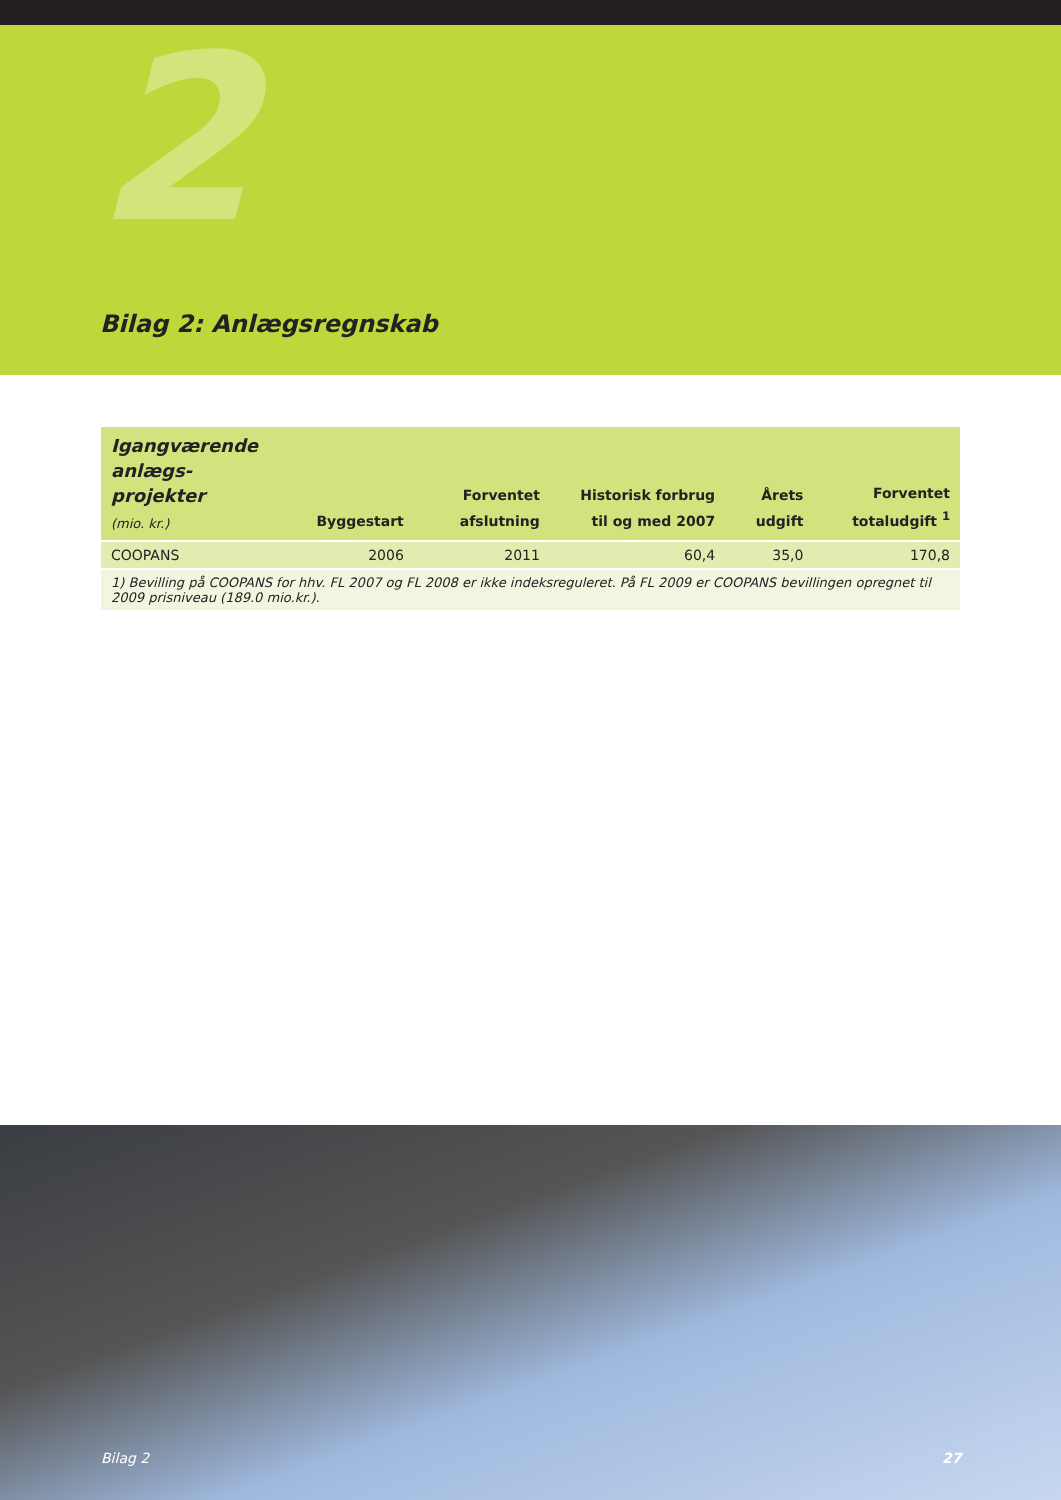2
Bilag 2: Anlægsregnskab
| Igangværende anlægs- projekter (mio. kr.) | Byggestart | Forventet afslutning | Historisk forbrug til og med 2007 | Årets udgift | Forventet totaludgift <sup>1</sup> |
| --- | --- | --- | --- | --- | --- |
| COOPANS | 2006 | 2011 | 60,4 | 35,0 | 170,8 |
| 1) Bevilling på COOPANS for hhv. FL 2007 og FL 2008 er ikke indeksreguleret. På FL 2009 er COOPANS bevillingen opregnet til 2009 prisniveau (189.0 mio.kr.). | | | | | |
Bilag 2 27